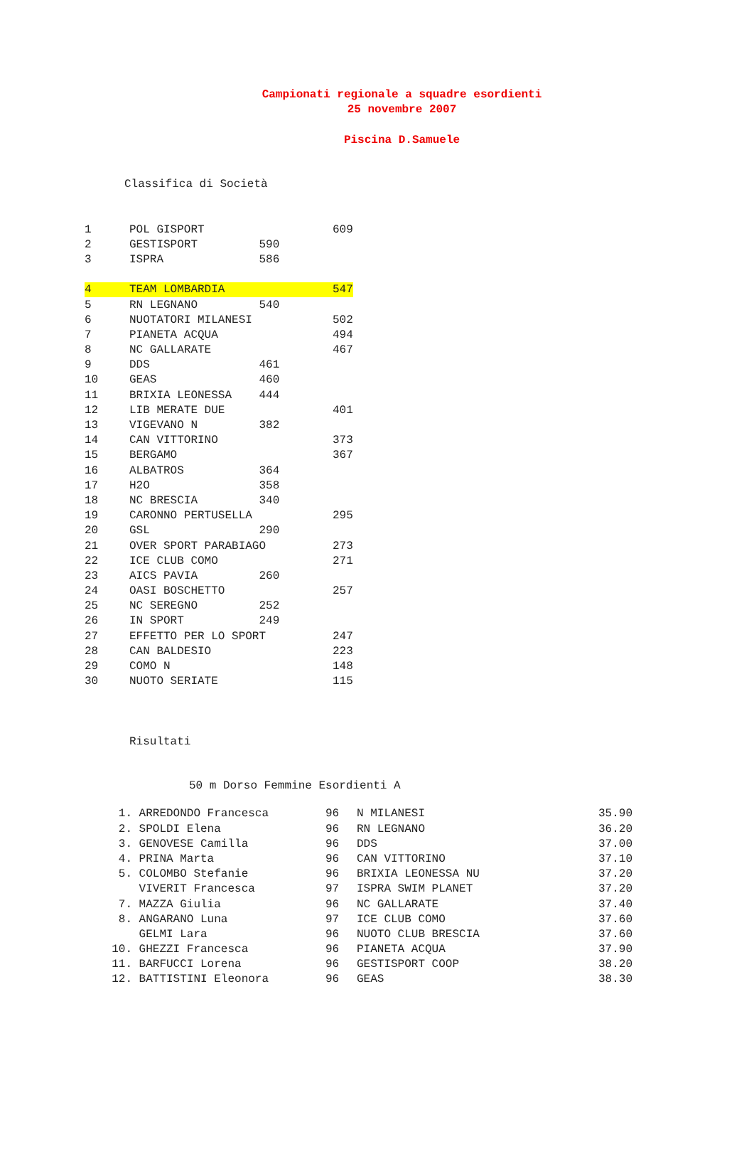Campionati regionale a squadre esordienti
25 novembre 2007
Piscina D.Samuele
Classifica di Società
| 1 | POL GISPORT | | 609 |
| 2 | GESTISPORT 590 | | |
| 3 | ISPRA 586 | | |
| 4 | TEAM LOMBARDIA | | 547 |
| 5 | RN LEGNANO 540 | | |
| 6 | NUOTATORI MILANESI | | 502 |
| 7 | PIANETA ACQUA | | 494 |
| 8 | NC GALLARATE | | 467 |
| 9 | DDS 461 | | |
| 10 | GEAS 460 | | |
| 11 | BRIXIA LEONESSA 444 | | |
| 12 | LIB MERATE DUE | | 401 |
| 13 | VIGEVANO N 382 | | |
| 14 | CAN VITTORINO | | 373 |
| 15 | BERGAMO | | 367 |
| 16 | ALBATROS 364 | | |
| 17 | H2O 358 | | |
| 18 | NC BRESCIA 340 | | |
| 19 | CARONNO PERTUSELLA | | 295 |
| 20 | GSL 290 | | |
| 21 | OVER SPORT PARABIAGO | | 273 |
| 22 | ICE CLUB COMO | | 271 |
| 23 | AICS PAVIA 260 | | |
| 24 | OASI BOSCHETTO | | 257 |
| 25 | NC SEREGNO 252 | | |
| 26 | IN SPORT 249 | | |
| 27 | EFFETTO PER LO SPORT | | 247 |
| 28 | CAN BALDESIO | | 223 |
| 29 | COMO N | | 148 |
| 30 | NUOTO SERIATE | | 115 |
Risultati
50 m Dorso Femmine Esordienti A
| 1. | ARREDONDO Francesca | 96 | N MILANESI | 35.90 |
| 2. | SPOLDI Elena | 96 | RN LEGNANO | 36.20 |
| 3. | GENOVESE Camilla | 96 | DDS | 37.00 |
| 4. | PRINA Marta | 96 | CAN VITTORINO | 37.10 |
| 5. | COLOMBO Stefanie | 96 | BRIXIA LEONESSA NU | 37.20 |
| | VIVERIT Francesca | 97 | ISPRA SWIM PLANET | 37.20 |
| 7. | MAZZA Giulia | 96 | NC GALLARATE | 37.40 |
| 8. | ANGARANO Luna | 97 | ICE CLUB COMO | 37.60 |
| | GELMI Lara | 96 | NUOTO CLUB BRESCIA | 37.60 |
| 10. | GHEZZI Francesca | 96 | PIANETA ACQUA | 37.90 |
| 11. | BARFUCCI Lorena | 96 | GESTISPORT COOP | 38.20 |
| 12. | BATTISTINI Eleonora | 96 | GEAS | 38.30 |